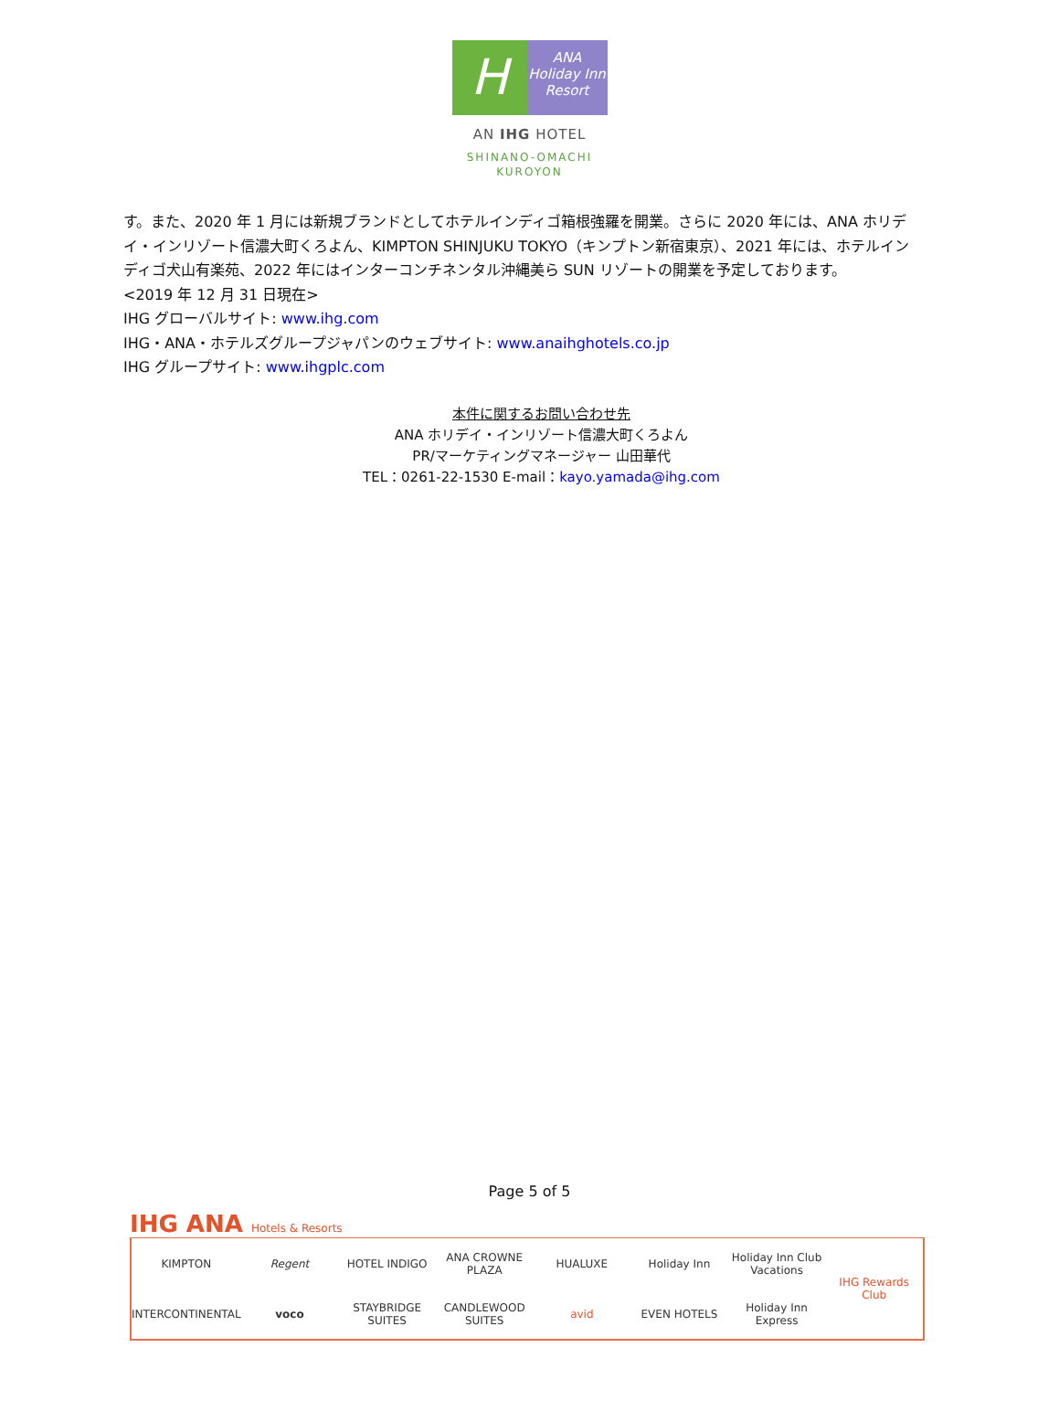H
ANA
Holiday Inn
Resort
AN IHG HOTEL
SHINANO-OMACHI
KUROYON
す。また、2020 年 1 月には新規ブランドとしてホテルインディゴ箱根強羅を開業。さらに 2020 年には、ANA ホリデイ・インリゾート信濃大町くろよん、KIMPTON SHINJUKU TOKYO（キンプトン新宿東京）、2021 年には、ホテルインディゴ犬山有楽苑、2022 年にはインターコンチネンタル沖縄美ら SUN リゾートの開業を予定しております。
<2019 年 12 月 31 日現在>
IHG グローバルサイト: www.ihg.com
IHG・ANA・ホテルズグループジャパンのウェブサイト: www.anaihghotels.co.jp
IHG グループサイト: www.ihgplc.com
本件に関するお問い合わせ先
ANA ホリデイ・インリゾート信濃大町くろよん
PR/マーケティングマネージャー 山田華代
TEL：0261-22-1530 E-mail：kayo.yamada@ihg.com
Page 5 of 5
IHG ANA Hotels & Resorts
KIMPTON
Regent
HOTEL INDIGO
ANA CROWNE PLAZA
HUALUXE
Holiday Inn
Holiday Inn Club Vacations
IHG Rewards Club
INTERCONTINENTAL
voco
STAYBRIDGE SUITES
CANDLEWOOD SUITES
avid
EVEN HOTELS
Holiday Inn Express